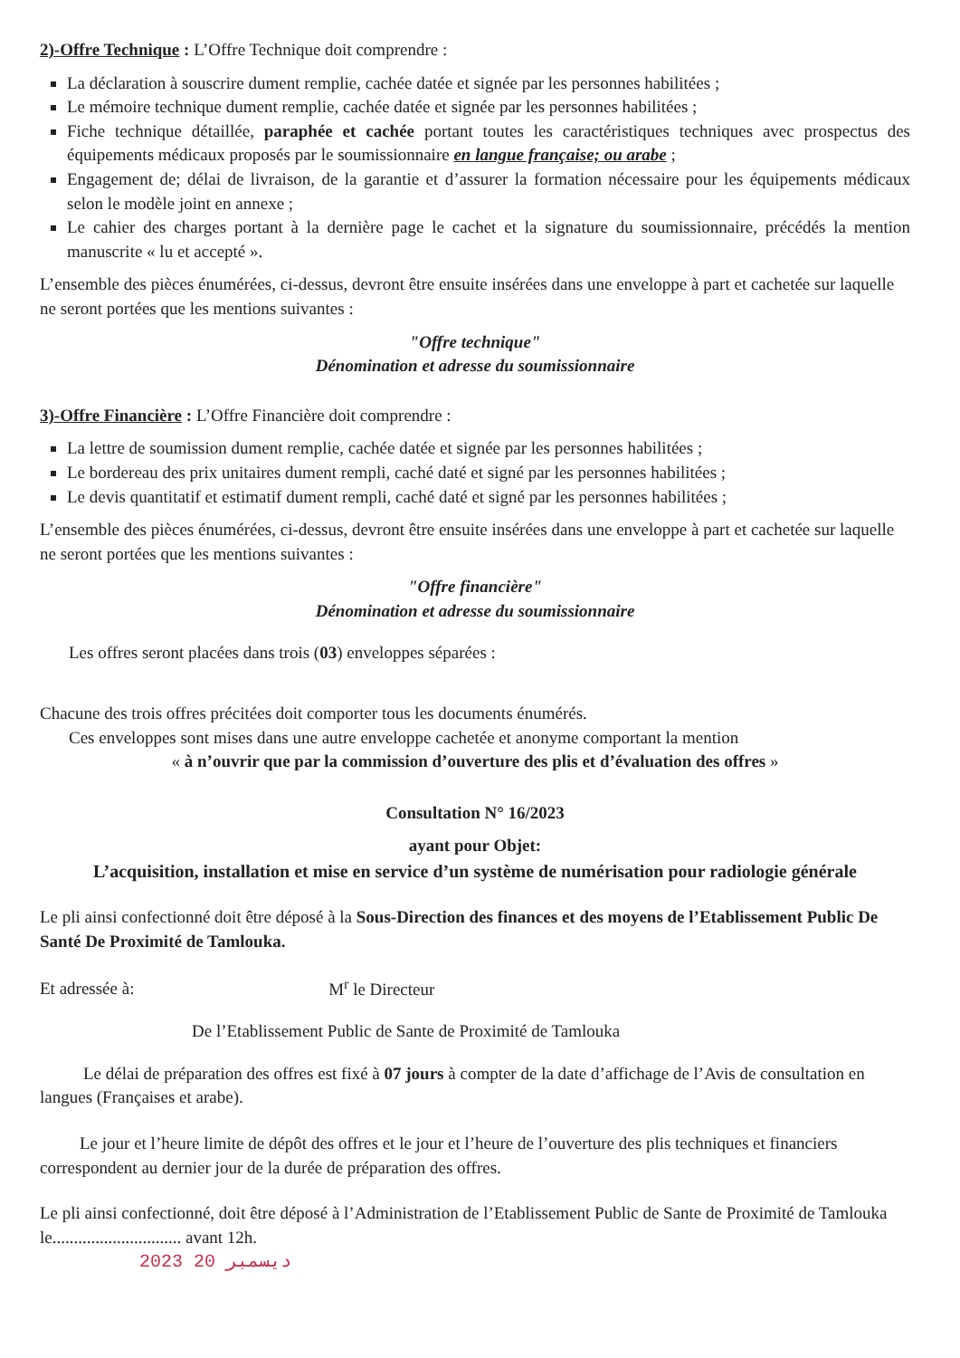2)-Offre Technique : L’Offre Technique doit comprendre :
La déclaration à souscrire dument remplie, cachée datée et signée par les personnes habilitées ;
Le mémoire technique dument remplie, cachée datée et signée par les personnes habilitées ;
Fiche technique détaillée, paraphée et cachée portant toutes les caractéristiques techniques avec prospectus des équipements médicaux proposés par le soumissionnaire en langue française; ou arabe ;
Engagement de; délai de livraison, de la garantie et d’assurer la formation nécessaire pour les équipements médicaux selon le modèle joint en annexe ;
Le cahier des charges portant à la dernière page le cachet et la signature du soumissionnaire, précédés la mention manuscrite « lu et accepté ».
L’ensemble des pièces énumérées, ci-dessus, devront être ensuite insérées dans une enveloppe à part et cachetée sur laquelle ne seront portées que les mentions suivantes :
"Offre technique"
Dénomination et adresse du soumissionnaire
3)-Offre Financière : L’Offre Financière doit comprendre :
La lettre de soumission dument remplie, cachée datée et signée par les personnes habilitées ;
Le bordereau des prix unitaires dument rempli, caché daté et signé par les personnes habilitées ;
Le devis quantitatif et estimatif dument rempli, caché daté et signé par les personnes habilitées ;
L’ensemble des pièces énumérées, ci-dessus, devront être ensuite insérées dans une enveloppe à part et cachetée sur laquelle ne seront portées que les mentions suivantes :
"Offre financière"
Dénomination et adresse du soumissionnaire
Les offres seront placées dans trois (03) enveloppes séparées :
Chacune des trois offres précitées doit comporter tous les documents énumérés.
Ces enveloppes sont mises dans une autre enveloppe cachetée et anonyme comportant la mention
« à n’ouvrir que par la commission d’ouverture des plis et d’évaluation des offres »
Consultation N° 16/2023
ayant pour Objet:
L’acquisition, installation et mise en service d’un système de numérisation pour radiologie générale
Le pli ainsi confectionné doit être déposé à la Sous-Direction des finances et des moyens de l’Etablissement Public De Santé De Proximité de Tamlouka.
Et adressée à: M<sup>r</sup> le Directeur
De l’Etablissement Public de Sante de Proximité de Tamlouka
Le délai de préparation des offres est fixé à 07 jours à compter de la date d’affichage de l’Avis de consultation en langues (Françaises et arabe).
Le jour et l’heure limite de dépôt des offres et le jour et l’heure de l’ouverture des plis techniques et financiers correspondent au dernier jour de la durée de préparation des offres.
Le pli ainsi confectionné, doit être déposé à l’Administration de l’Etablissement Public de Sante de Proximité de Tamlouka le.............................. avant 12h.
2023 ديسمبر 20